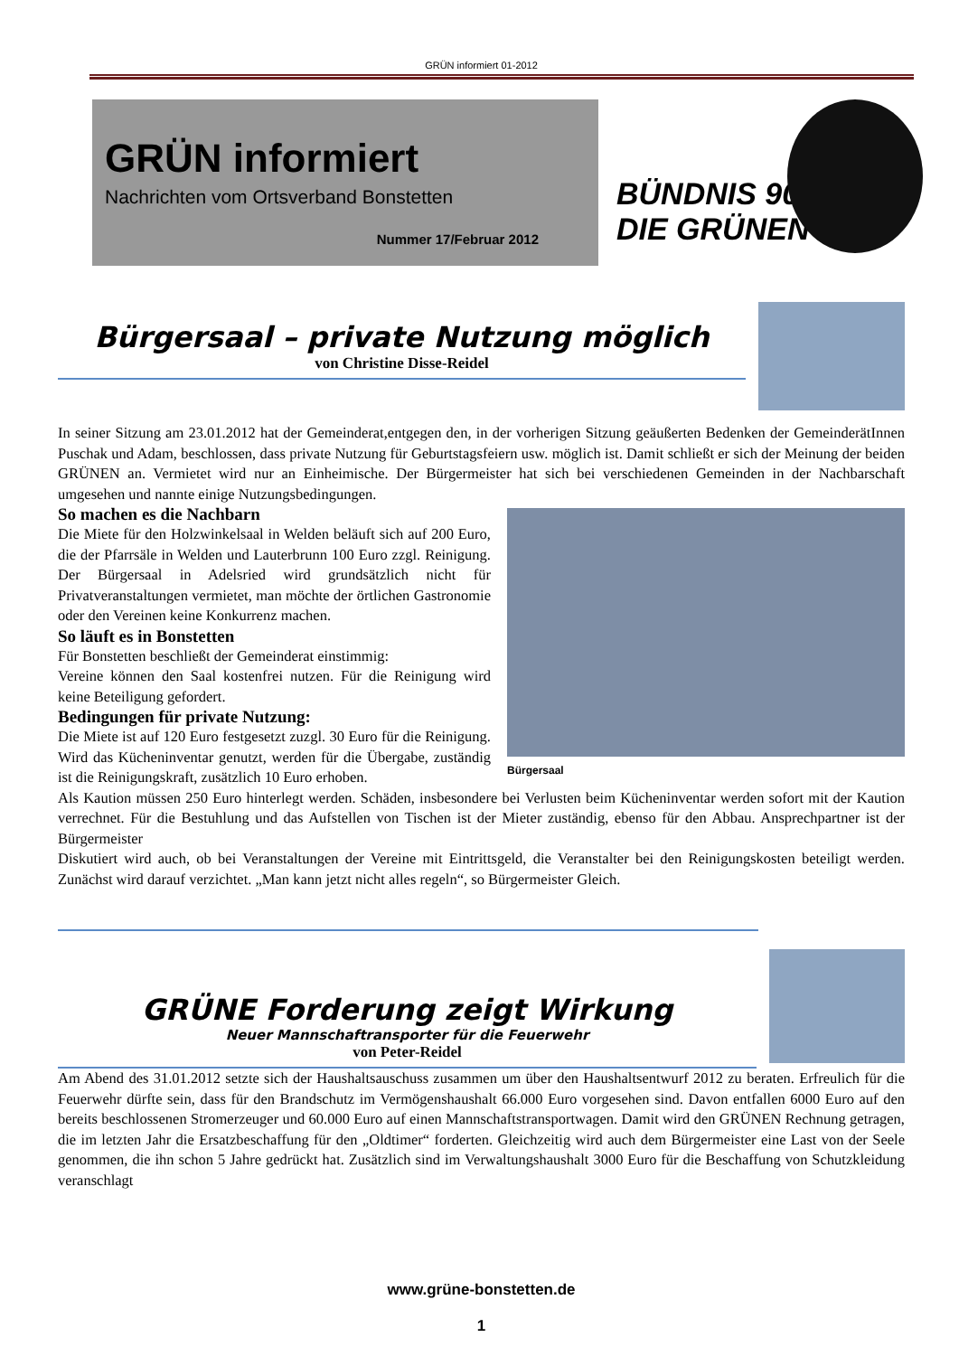GRÜN informiert 01-2012
GRÜN informiert
Nachrichten vom Ortsverband Bonstetten
Nummer 17/Februar 2012
BÜNDNIS 90
DIE GRÜNEN
Bürgersaal – private Nutzung möglich
von Christine Disse-Reidel
In seiner Sitzung am 23.01.2012 hat der Gemeinderat,entgegen den, in der vorherigen Sitzung geäußerten Bedenken der GemeinderätInnen Puschak und Adam, beschlossen, dass private Nutzung für Geburtstagsfeiern usw. möglich ist. Damit schließt er sich der Meinung der beiden GRÜNEN an. Vermietet wird nur an Einheimische. Der Bürgermeister hat sich bei verschiedenen Gemeinden in der Nachbarschaft umgesehen und nannte einige Nutzungsbedingungen.
Bürgersaal
So machen es die Nachbarn
Die Miete für den Holzwinkelsaal in Welden beläuft sich auf 200 Euro, die der Pfarrsäle in Welden und Lauterbrunn 100 Euro zzgl. Reinigung. Der Bürgersaal in Adelsried wird grundsätzlich nicht für Privatveranstaltungen vermietet, man möchte der örtlichen Gastronomie oder den Vereinen keine Konkurrenz machen.
So läuft es in Bonstetten
Für Bonstetten beschließt der Gemeinderat einstimmig:
Vereine können den Saal kostenfrei nutzen. Für die Reinigung wird keine Beteiligung gefordert.
Bedingungen für private Nutzung:
Die Miete ist auf 120 Euro festgesetzt zuzgl. 30 Euro für die Reinigung. Wird das Kücheninventar genutzt, werden für die Übergabe, zuständig ist die Reinigungskraft, zusätzlich 10 Euro erhoben.
Als Kaution müssen 250 Euro hinterlegt werden. Schäden, insbesondere bei Verlusten beim Kücheninventar werden sofort mit der Kaution verrechnet. Für die Bestuhlung und das Aufstellen von Tischen ist der Mieter zuständig, ebenso für den Abbau. Ansprechpartner ist der Bürgermeister
Diskutiert wird auch, ob bei Veranstaltungen der Vereine mit Eintrittsgeld, die Veranstalter bei den Reinigungskosten beteiligt werden. Zunächst wird darauf verzichtet. „Man kann jetzt nicht alles regeln“, so Bürgermeister Gleich.
GRÜNE Forderung zeigt Wirkung
Neuer Mannschaftransporter für die Feuerwehr
von Peter-Reidel
Am Abend des 31.01.2012 setzte sich der Haushaltsauschuss zusammen um über den Haushaltsentwurf 2012 zu beraten. Erfreulich für die Feuerwehr dürfte sein, dass für den Brandschutz im Vermögenshaushalt 66.000 Euro vorgesehen sind. Davon entfallen 6000 Euro auf den bereits beschlossenen Stromerzeuger und 60.000 Euro auf einen Mannschaftstransportwagen. Damit wird den GRÜNEN Rechnung getragen, die im letzten Jahr die Ersatzbeschaffung für den „Oldtimer“ forderten. Gleichzeitig wird auch dem Bürgermeister eine Last von der Seele genommen, die ihn schon 5 Jahre gedrückt hat. Zusätzlich sind im Verwaltungshaushalt 3000 Euro für die Beschaffung von Schutzkleidung veranschlagt
www.grüne-bonstetten.de
1